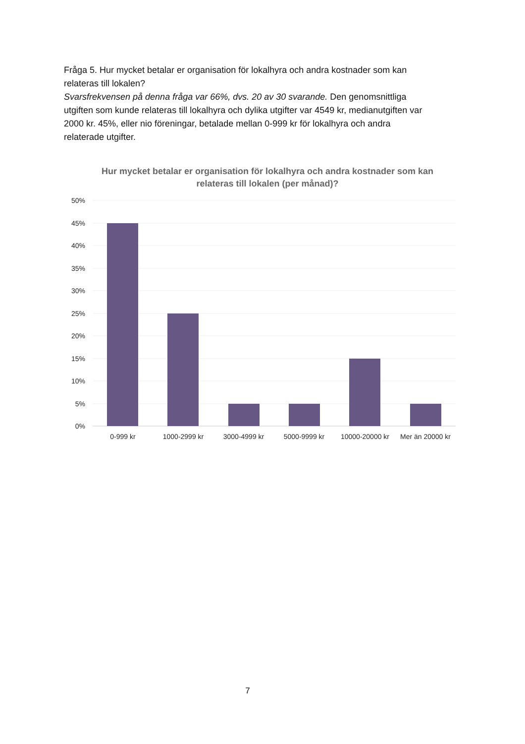Fråga 5. Hur mycket betalar er organisation för lokalhyra och andra kostnader som kan relateras till lokalen?
Svarsfrekvensen på denna fråga var 66%, dvs. 20 av 30 svarande. Den genomsnittliga utgiften som kunde relateras till lokalhyra och dylika utgifter var 4549 kr, medianutgiften var 2000 kr. 45%, eller nio föreningar, betalade mellan 0-999 kr för lokalhyra och andra relaterade utgifter.
Hur mycket betalar er organisation för lokalhyra och andra kostnader som kan relateras till lokalen (per månad)?
50%
45%
40%
35%
30%
25%
20%
15%
10%
5%
0%
0-999 kr
1000-2999 kr
3000-4999 kr
5000-9999 kr
10000-20000 kr
Mer än 20000 kr
7